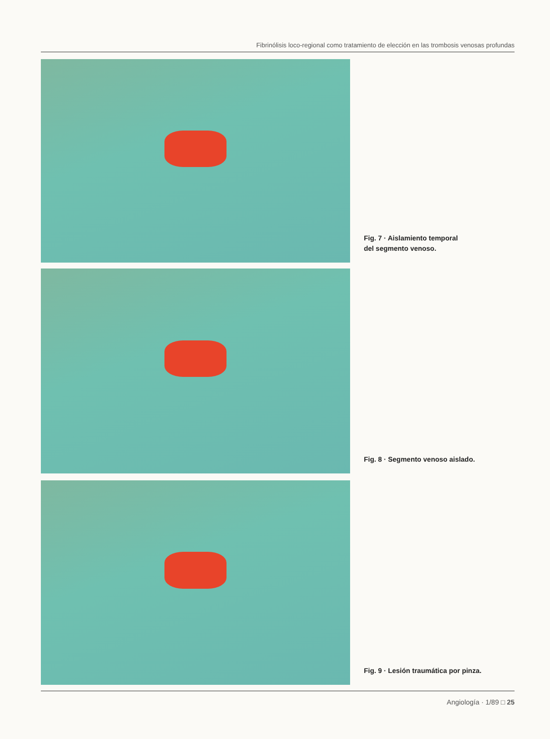Fibrinólisis loco-regional como tratamiento de elección en las trombosis venosas profundas
Fig. 7 · Aislamiento temporal
del segmento venoso.
Fig. 8 · Segmento venoso aislado.
Fig. 9 · Lesión traumática por pinza.
Angiología · 1/89 □ 25